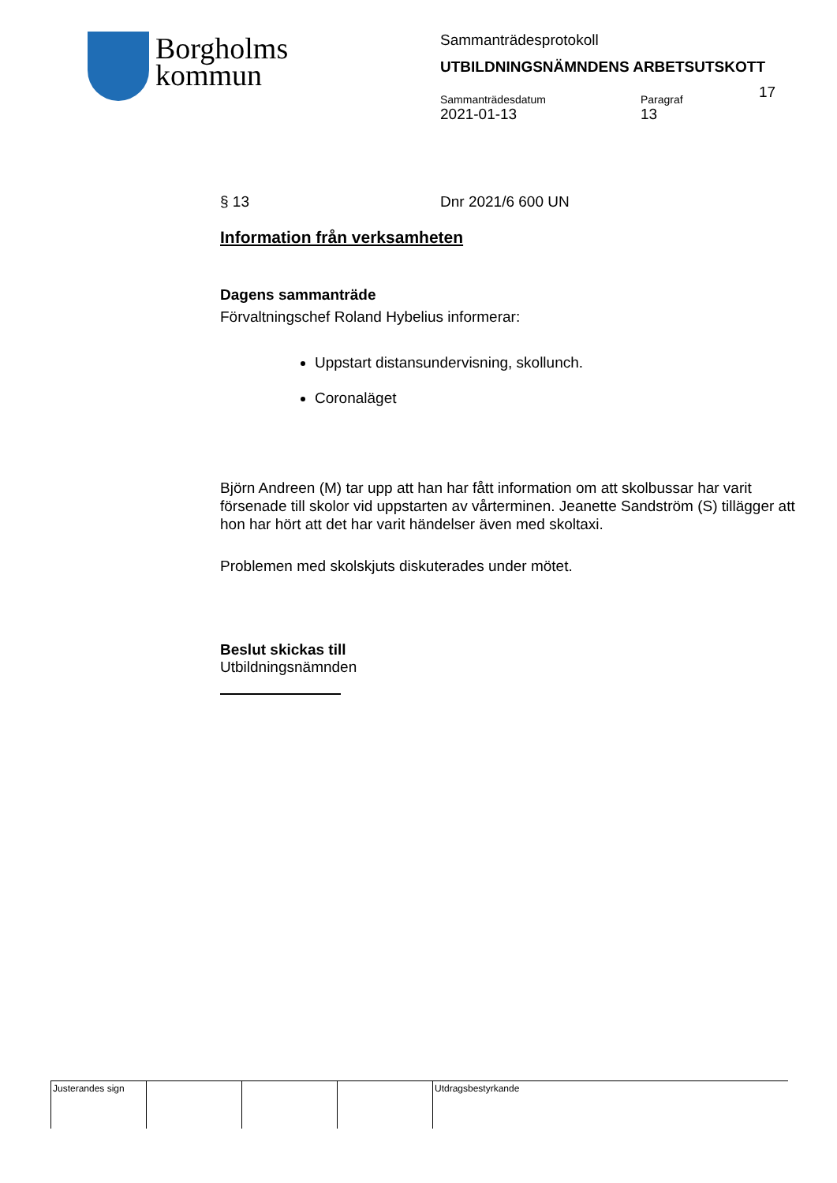Borgholms
kommun
Sammanträdesprotokoll
UTBILDNINGSNÄMNDENS ARBETSUTSKOTT
Sammanträdesdatum
2021-01-13
Paragraf
13
17
§ 13 Dnr 2021/6 600 UN
Information från verksamheten
Dagens sammanträde
Förvaltningschef Roland Hybelius informerar:
Uppstart distansundervisning, skollunch.
Coronaläget
Björn Andreen (M) tar upp att han har fått information om att skolbussar har varit försenade till skolor vid uppstarten av vårterminen. Jeanette Sandström (S) tillägger att hon har hört att det har varit händelser även med skoltaxi.
Problemen med skolskjuts diskuterades under mötet.
Beslut skickas till
Utbildningsnämnden
Justerandes sign Utdragsbestyrkande